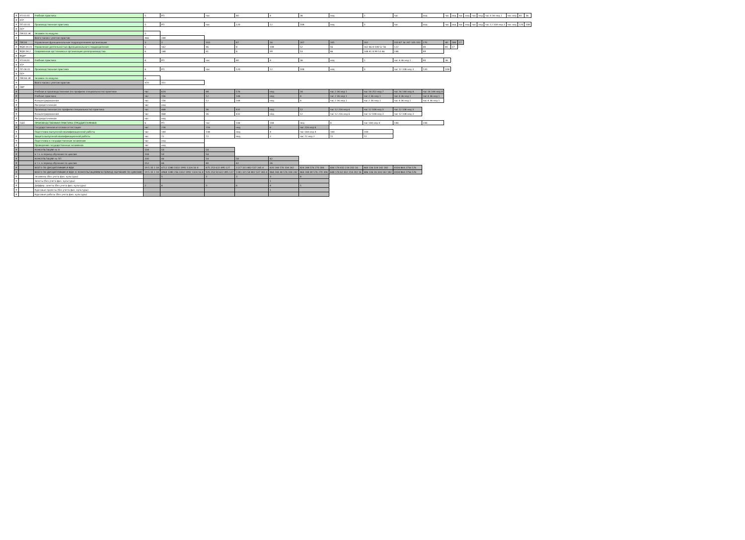| # | УП.03.01 | Учебная практика | 5 | РП | час | 40 | 4 | 36 | нед | 1 | час | нед | час | нед | час | нед | час | нед | час 4 36 нед 1 | час нед | 40 | 36 |
| # | УП* | | | | | | | | | | | | | | | | | | | | | |
| # | ПП.03.01 | Производственная практика | 5 | РП | час | 120 | 12 | 108 | нед | 3 | час | нед | час | нед | час | нед | час | нед | час 12 108 нед 3 | час нед | 120 | 108 |
| # | ПП* | | | | | | | | | | | | | | | | | | | | | |
| # | ПМ.03.ЭК | Экзамен по модулю | 5 | | | | | | | | | | | | | | | | | | | |
| # | | Всего часов с учетом практик | 466 | 348 | | | | | | | | | | | | | | | | | | |
| # | ПМ.04 | Управление функциональным подразделением организации | 3 | 2 | 310 | 87 | 16 | 207 | 105 | 102 | 310 87 16 207 105 102 | 270 | 40 | 180 | 27 | | | | | | | |
| # | МДК.04.01 | Управление деятельностью функционального подразделения | 6 | 162 | 46 | 8 | 108 | 52 | 56 | 162 46 8 108 52 56 | 122 | 40 | 81 | 27 | | | | | | | | |
| # | МДК.04.2 | Современная оргтехника и организация делопроизводства | 6 | 148 | 41 | 8 | 99 | 53 | 46 | 148 41 8 99 53 46 | 148 | 99 | | | | | | | | | | |
| # | МДК* | | | | | | | | | | | | | | | | | | | | | |
| # | УП.04.01 | Учебная практика | 6 | РП | час | 40 | 4 | 36 | нед | 1 | час 4 36 нед 1 | 40 | 36 | | | | | | | | | |
| # | УП* | | | | | | | | | | | | | | | | | | | | | |
| # | ПП.04.01 | Производственная практика | 6 | РП | час | 120 | 12 | 108 | нед | 3 | час 12 108 нед 3 | 120 | 108 | | | | | | | | | |
| # | ПП* | | | | | | | | | | | | | | | | | | | | | |
| # | ПМ.04.ЭК | Экзамен по модулю | 6 | | | | | | | | | | | | | | | | | | | |
| # | | Всего часов с учетом практик | 470 | 351 | | | | | | | | | | | | | | | | | | |
| # | ПМ* | | | | | | | | | | | | | | | | | | | | | |
| # | | Учебная и производственная (по профилю специальности) практики | час | 624 | 48 | 576 | нед | 16 | час 2 36 нед 1 | час 14 252 нед 7 | час 16 144 нед 4 | час 16 144 нед 4 | | | | | | | | | | |
| # | | Учебная практика | час | 156 | 12 | 144 | нед | 4 | час 2 36 нед 1 | час 2 36 нед 1 | час 4 36 нед 1 | час 4 36 нед 1 | | | | | | | | | | |
| # | | Концентрированная | час | 156 | 12 | 144 | нед | 4 | час 2 36 нед 1 | час 2 36 нед 1 | час 4 36 нед 1 | час 4 36 нед 1 | | | | | | | | | | |
| # | | Рассредоточенная | час | нед | | | | | | | | | | | | | | | | | | |
| # | | Производственная (по профилю специальности) практика | час | 468 | 36 | 432 | нед | 12 | час 12 216 нед 6 | час 12 108 нед 3 | час 12 108 нед 3 | | | | | | | | | | | |
| # | | Концентрированная | час | 468 | 36 | 432 | нед | 12 | час 12 216 нед 6 | час 12 108 нед 3 | час 12 108 нед 3 | | | | | | | | | | | |
| # | | Рассредоточенная | час | нед | | | | | | | | | | | | | | | | | | |
| # | ПДП | ПРОИЗВОДСТВЕННАЯ ПРАКТИКА (ПРЕДДИПЛОМНАЯ) | 6 | РП | час | 144 | 144 | нед | 4 | час 144 нед 4 | 144 | 144 | | | | | | | | | | |
| # | | Государственная итоговая аттестация | час | 216 | 216 | нед | 6 | час 216 нед 6 | | | | | | | | | | | | | | |
| # | | Подготовка выпускной квалификационной работы | час | 144 | 144 | нед | 4 | час 144 нед 4 | 144 | 144 | | | | | | | | | | | | |
| # | | Защита выпускной квалификационной работы | час | 72 | 72 | нед | 2 | час 72 нед 2 | 72 | 72 | | | | | | | | | | | | |
| # | | Подготовка к государственным экзаменам | час | нед | | | | | | | | | | | | | | | | | | |
| # | | Проведение государственных экзаменов | час | нед | | | | | | | | | | | | | | | | | | |
| # | | КОНСУЛЬТАЦИИ по О | 104 | 50 | 54 | | | | | | | | | | | | | | | | | |
| # | | в т.ч. в период обучения по циклам | 104 | 50 | 54 | | | | | | | | | | | | | | | | | |
| # | | КОНСУЛЬТАЦИИ по ПП | 200 | 46 | 54 | 58 | 42 | | | | | | | | | | | | | | | |
| # | | в т.ч. в период обучения по циклам | 152 | 44 | 40 | 42 | 26 | | | | | | | | | | | | | | | |
| # | | ВСЕГО ПО ДИСЦИПЛИНАМ И МДК | 19 5 35 1 18 | 4712 1380 3332 1992 1324 16 4 | 875 253 622 495 127 | 1127 321 802 537 265 4 | 820 244 576 334 242 | 824 248 576 270 306 | 606 174 432 214 202 16 | 460 136 324 142 182 | 4104 864 2756 576 | | | | | | | | | | | |
| # | | ВСЕГО ПО ДИСЦИПЛИНАМ И МДК (С КОНСУЛЬТАЦИЯМИ В ПЕРИОД ОБУЧЕНИЯ ПО ЦИКЛАМ) | 19 5 35 1 18 | 4968 1380 256 3332 1992 1324 16 4 | 925 253 50 622 495 127 | 1181 321 54 802 537 265 4 | 864 244 44 576 334 242 | 864 248 40 576 270 306 | 648 174 42 432 214 202 16 | 486 136 26 324 142 182 | 4104 864 2756 576 | | | | | | | | | | | |
| # | | Экзамены (без учета физ. культуры) | | 5 | 3 | 3 | 3 | 4 | | | | | | | | | | | | | | |
| # | | Зачеты (без учета физ. культуры) | | | | | 1 | | | | | | | | | | | | | | | |
| # | | Диффер. зачеты (без учета физ. культуры) | 2 | 6 | 3 | 6 | 4 | 5 | | | | | | | | | | | | | | |
| # | | Курсовые проекты (без учета физ. культуры) | | | | | 1 | | | | | | | | | | | | | | | |
| # | | Курсовые работы (без учета физ. культуры) | | | | | | | | | | | | | | | | | | | | |